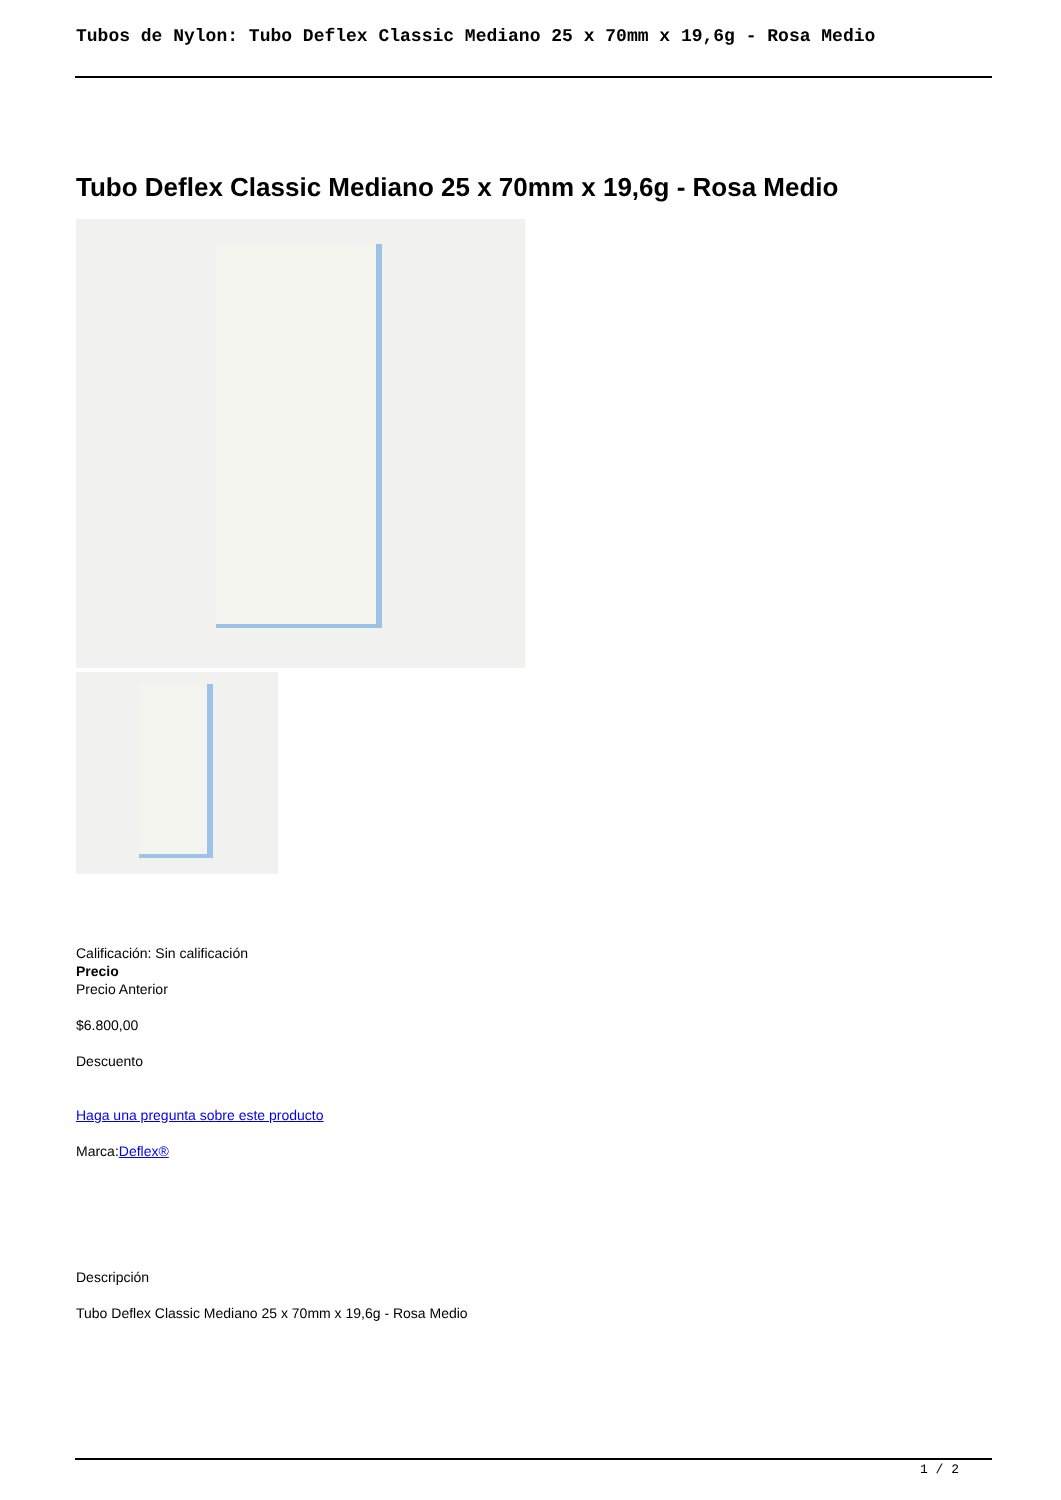Tubos de Nylon: Tubo Deflex Classic Mediano 25 x 70mm x 19,6g - Rosa Medio
Tubo Deflex Classic Mediano 25 x 70mm x 19,6g - Rosa Medio
Calificación: Sin calificación
Precio
Precio Anterior
$6.800,00
Descuento
Haga una pregunta sobre este producto
Marca:Deflex®
Descripción
Tubo Deflex Classic Mediano 25 x 70mm x 19,6g - Rosa Medio
1 / 2